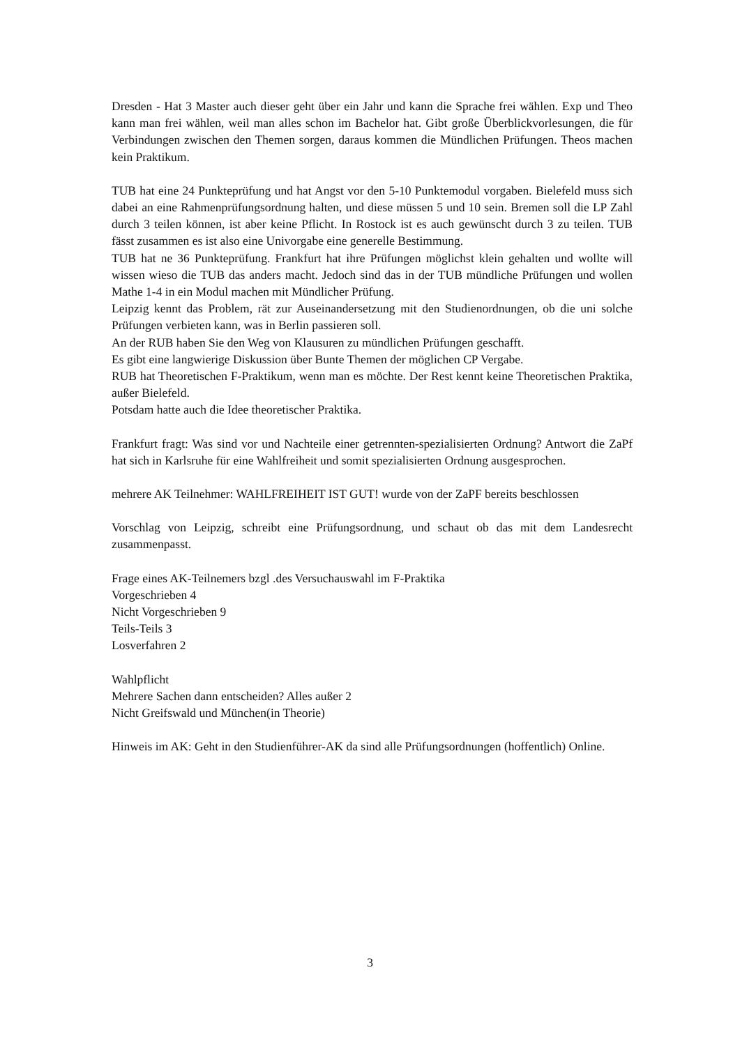Dresden - Hat 3 Master auch dieser geht über ein Jahr und kann die Sprache frei wählen. Exp und Theo kann man frei wählen, weil man alles schon im Bachelor hat. Gibt große Überblickvorlesungen, die für Verbindungen zwischen den Themen sorgen, daraus kommen die Mündlichen Prüfungen. Theos machen kein Praktikum.
TUB hat eine 24 Punkteprüfung und hat Angst vor den 5-10 Punktemodul vorgaben. Bielefeld muss sich dabei an eine Rahmenprüfungsordnung halten, und diese müssen 5 und 10 sein. Bremen soll die LP Zahl durch 3 teilen können, ist aber keine Pflicht. In Rostock ist es auch gewünscht durch 3 zu teilen. TUB fässt zusammen es ist also eine Univorgabe eine generelle Bestimmung.
TUB hat ne 36 Punkteprüfung. Frankfurt hat ihre Prüfungen möglichst klein gehalten und wollte will wissen wieso die TUB das anders macht. Jedoch sind das in der TUB mündliche Prüfungen und wollen Mathe 1-4 in ein Modul machen mit Mündlicher Prüfung.
Leipzig kennt das Problem, rät zur Auseinandersetzung mit den Studienordnungen, ob die uni solche Prüfungen verbieten kann, was in Berlin passieren soll.
An der RUB haben Sie den Weg von Klausuren zu mündlichen Prüfungen geschafft.
Es gibt eine langwierige Diskussion über Bunte Themen der möglichen CP Vergabe.
RUB hat Theoretischen F-Praktikum, wenn man es möchte. Der Rest kennt keine Theoretischen Praktika, außer Bielefeld.
Potsdam hatte auch die Idee theoretischer Praktika.
Frankfurt fragt: Was sind vor und Nachteile einer getrennten-spezialisierten Ordnung? Antwort die ZaPf hat sich in Karlsruhe für eine Wahlfreiheit und somit spezialisierten Ordnung ausgesprochen.
mehrere AK Teilnehmer: WAHLFREIHEIT IST GUT! wurde von der ZaPF bereits beschlossen
Vorschlag von Leipzig, schreibt eine Prüfungsordnung, und schaut ob das mit dem Landesrecht zusammenpasst.
Frage eines AK-Teilnemers bzgl .des Versuchauswahl im F-Praktika
Vorgeschrieben 4
Nicht Vorgeschrieben 9
Teils-Teils 3
Losverfahren 2
Wahlpflicht
Mehrere Sachen dann entscheiden? Alles außer 2
Nicht Greifswald und München(in Theorie)
Hinweis im AK: Geht in den Studienführer-AK da sind alle Prüfungsordnungen (hoffentlich) Online.
3